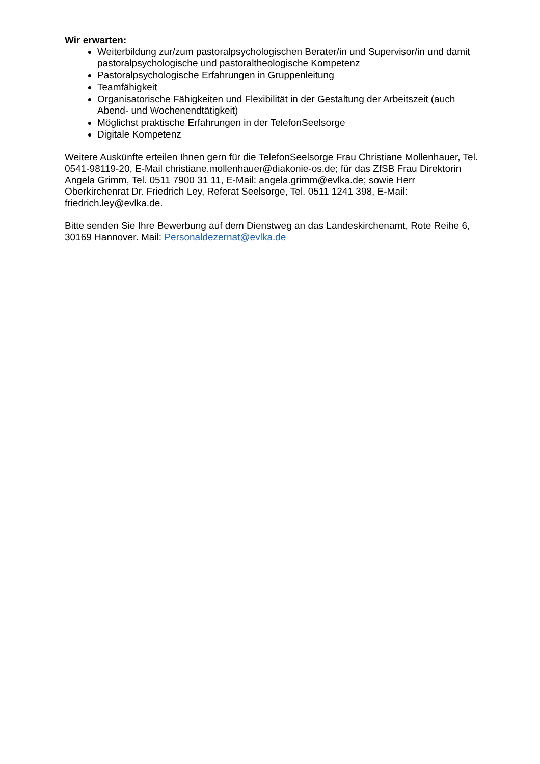Wir erwarten:
Weiterbildung zur/zum pastoralpsychologischen Berater/in und Supervisor/in und damit pastoralpsychologische und pastoraltheologische Kompetenz
Pastoralpsychologische Erfahrungen in Gruppenleitung
Teamfähigkeit
Organisatorische Fähigkeiten und Flexibilität in der Gestaltung der Arbeitszeit (auch Abend- und Wochenendtätigkeit)
Möglichst praktische Erfahrungen in der TelefonSeelsorge
Digitale Kompetenz
Weitere Auskünfte erteilen Ihnen gern für die TelefonSeelsorge Frau Christiane Mollenhauer, Tel. 0541-98119-20, E-Mail christiane.mollenhauer@diakonie-os.de; für das ZfSB Frau Direktorin Angela Grimm, Tel. 0511 7900 31 11, E-Mail: angela.grimm@evlka.de; sowie Herr Oberkirchenrat Dr. Friedrich Ley, Referat Seelsorge, Tel. 0511 1241 398, E-Mail: friedrich.ley@evlka.de.
Bitte senden Sie Ihre Bewerbung auf dem Dienstweg an das Landeskirchenamt, Rote Reihe 6, 30169 Hannover. Mail: Personaldezernat@evlka.de